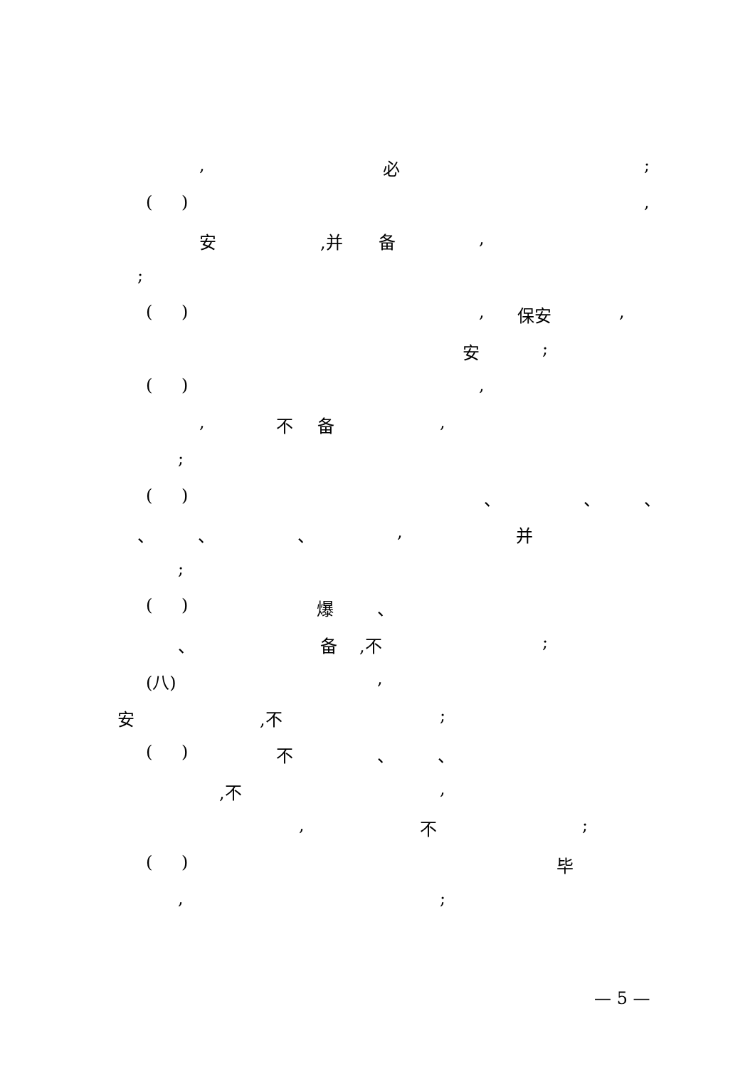, 必 ;
( ) ,
安 ,并 备 ,
;
( ) , 保安 ,
安 ;
( ) ,
, 不 备 ,
;
( ) 、 、 、
、 、 、 , 并
;
( ) 爆 、
、 备 ,不 ;
(八) ,
安 ,不 ;
( ) 不 、 、
,不 ,
, 不 ;
( ) 毕
, ;
— 5 —